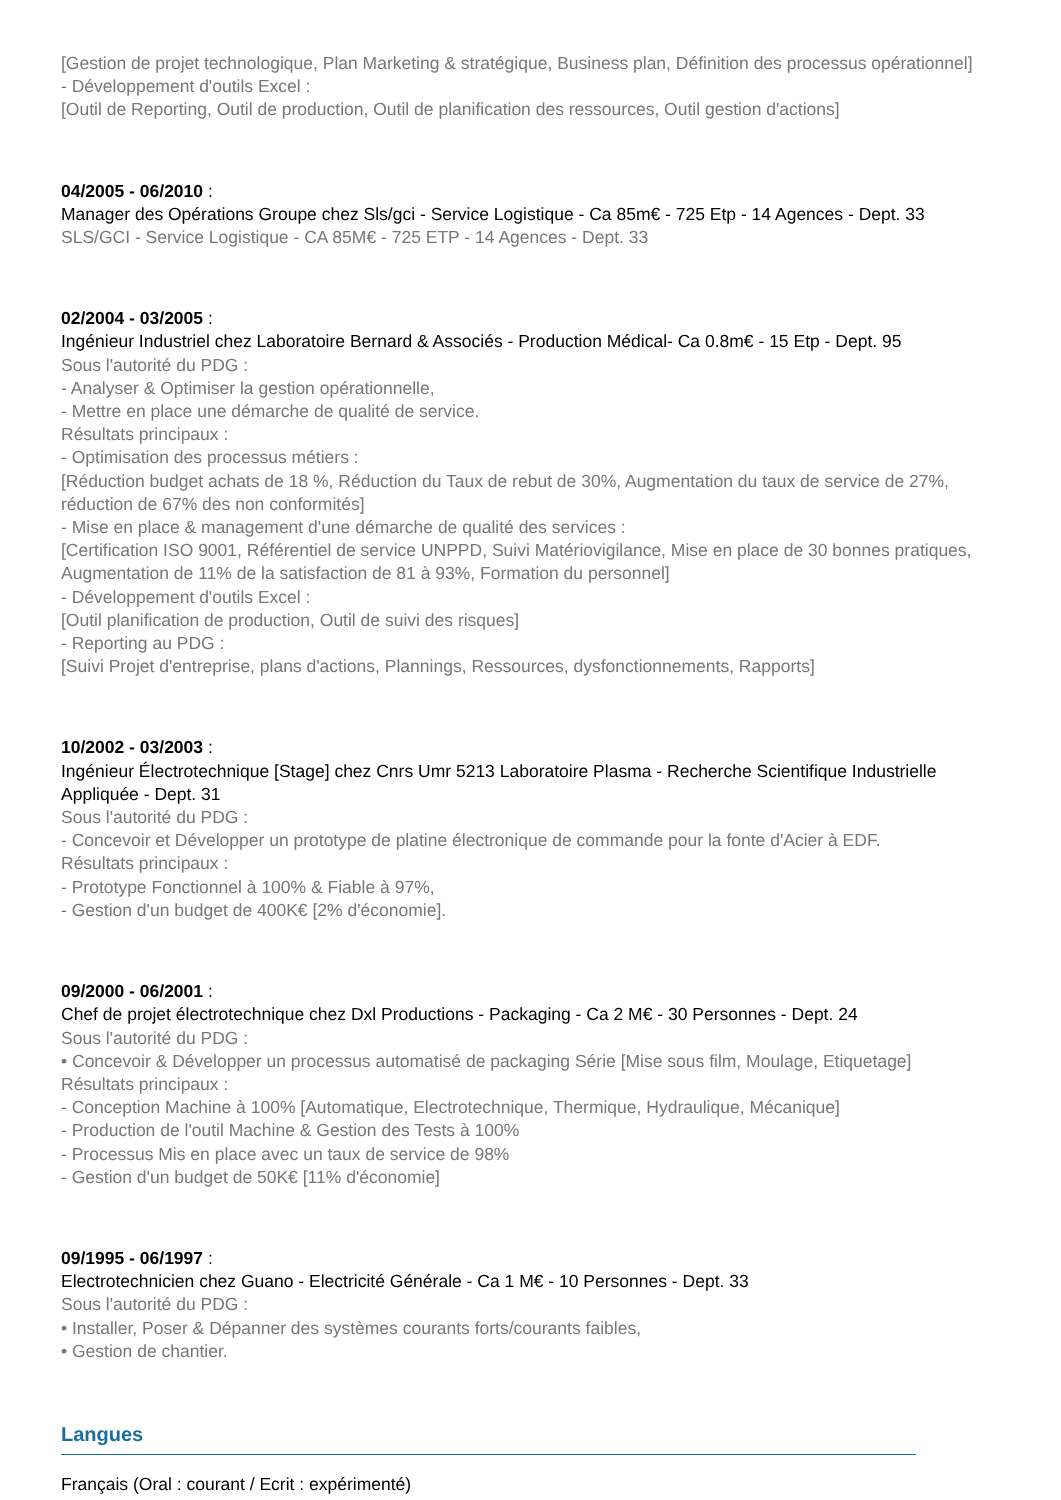[Gestion de projet technologique, Plan Marketing & stratégique, Business plan, Définition des processus opérationnel]
- Développement d'outils Excel :
[Outil de Reporting, Outil de production, Outil de planification des ressources, Outil gestion d'actions]
04/2005 - 06/2010 :
Manager des Opérations Groupe chez Sls/gci - Service Logistique - Ca 85m€ - 725 Etp - 14 Agences - Dept. 33
SLS/GCI - Service Logistique - CA 85M€ - 725 ETP - 14 Agences - Dept. 33
02/2004 - 03/2005 :
Ingénieur Industriel chez Laboratoire Bernard & Associés - Production Médical- Ca 0.8m€ - 15 Etp - Dept. 95
Sous l'autorité du PDG :
- Analyser & Optimiser la gestion opérationnelle,
- Mettre en place une démarche de qualité de service.
Résultats principaux :
- Optimisation des processus métiers :
[Réduction budget achats de 18 %, Réduction du Taux de rebut de 30%, Augmentation du taux de service de 27%, réduction de 67% des non conformités]
- Mise en place & management d'une démarche de qualité des services :
[Certification ISO 9001, Référentiel de service UNPPD, Suivi Matériovigilance, Mise en place de 30 bonnes pratiques, Augmentation de 11% de la satisfaction de 81 à 93%, Formation du personnel]
- Développement d'outils Excel :
[Outil planification de production, Outil de suivi des risques]
- Reporting au PDG :
[Suivi Projet d'entreprise, plans d'actions, Plannings, Ressources, dysfonctionnements, Rapports]
10/2002 - 03/2003 :
Ingénieur Électrotechnique [Stage] chez Cnrs Umr 5213 Laboratoire Plasma - Recherche Scientifique Industrielle Appliquée - Dept. 31
Sous l'autorité du PDG :
- Concevoir et Développer un prototype de platine électronique de commande pour la fonte d'Acier à EDF.
Résultats principaux :
- Prototype Fonctionnel à 100% & Fiable à 97%,
- Gestion d'un budget de 400K€ [2% d'économie].
09/2000 - 06/2001 :
Chef de projet électrotechnique chez Dxl Productions - Packaging - Ca 2 M€ - 30 Personnes - Dept. 24
Sous l'autorité du PDG :
• Concevoir & Développer un processus automatisé de packaging Série [Mise sous film, Moulage, Etiquetage]
Résultats principaux :
- Conception Machine à 100% [Automatique, Electrotechnique, Thermique, Hydraulique, Mécanique]
- Production de l'outil Machine & Gestion des Tests à 100%
- Processus Mis en place avec un taux de service de 98%
- Gestion d'un budget de 50K€ [11% d'économie]
09/1995 - 06/1997 :
Electrotechnicien chez Guano - Electricité Générale - Ca 1 M€ - 10 Personnes - Dept. 33
Sous l'autorité du PDG :
• Installer, Poser & Dépanner des systèmes courants forts/courants faibles,
• Gestion de chantier.
Langues
Français (Oral : courant / Ecrit : expérimenté)